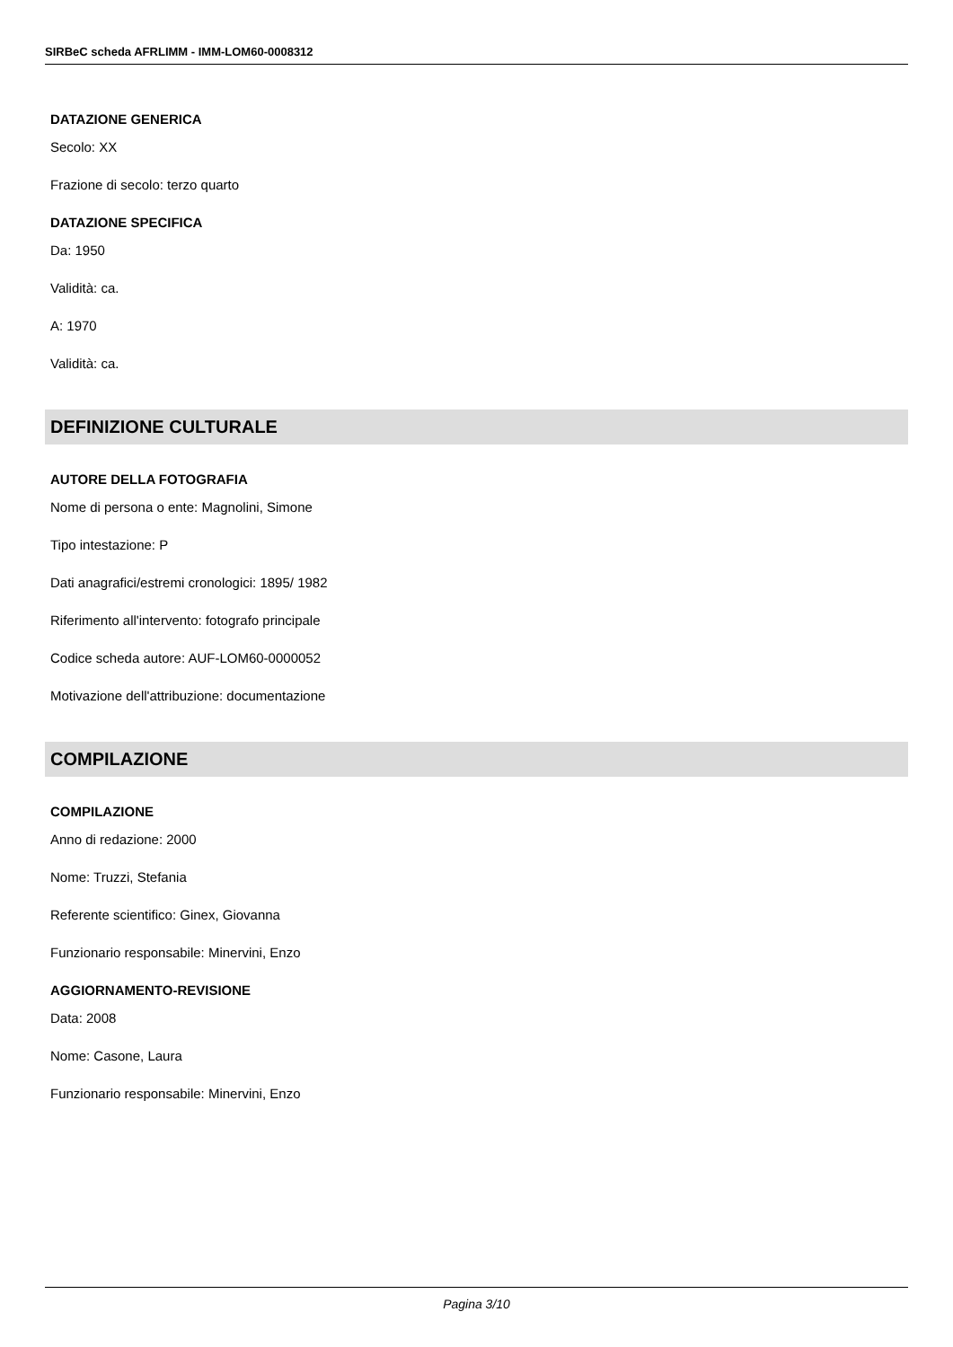SIRBeC scheda AFRLIMM - IMM-LOM60-0008312
DATAZIONE GENERICA
Secolo: XX
Frazione di secolo: terzo quarto
DATAZIONE SPECIFICA
Da: 1950
Validità: ca.
A: 1970
Validità: ca.
DEFINIZIONE CULTURALE
AUTORE DELLA FOTOGRAFIA
Nome di persona o ente: Magnolini, Simone
Tipo intestazione: P
Dati anagrafici/estremi cronologici: 1895/ 1982
Riferimento all'intervento: fotografo principale
Codice scheda autore: AUF-LOM60-0000052
Motivazione dell'attribuzione: documentazione
COMPILAZIONE
COMPILAZIONE
Anno di redazione: 2000
Nome: Truzzi, Stefania
Referente scientifico: Ginex, Giovanna
Funzionario responsabile: Minervini, Enzo
AGGIORNAMENTO-REVISIONE
Data: 2008
Nome: Casone, Laura
Funzionario responsabile: Minervini, Enzo
Pagina 3/10